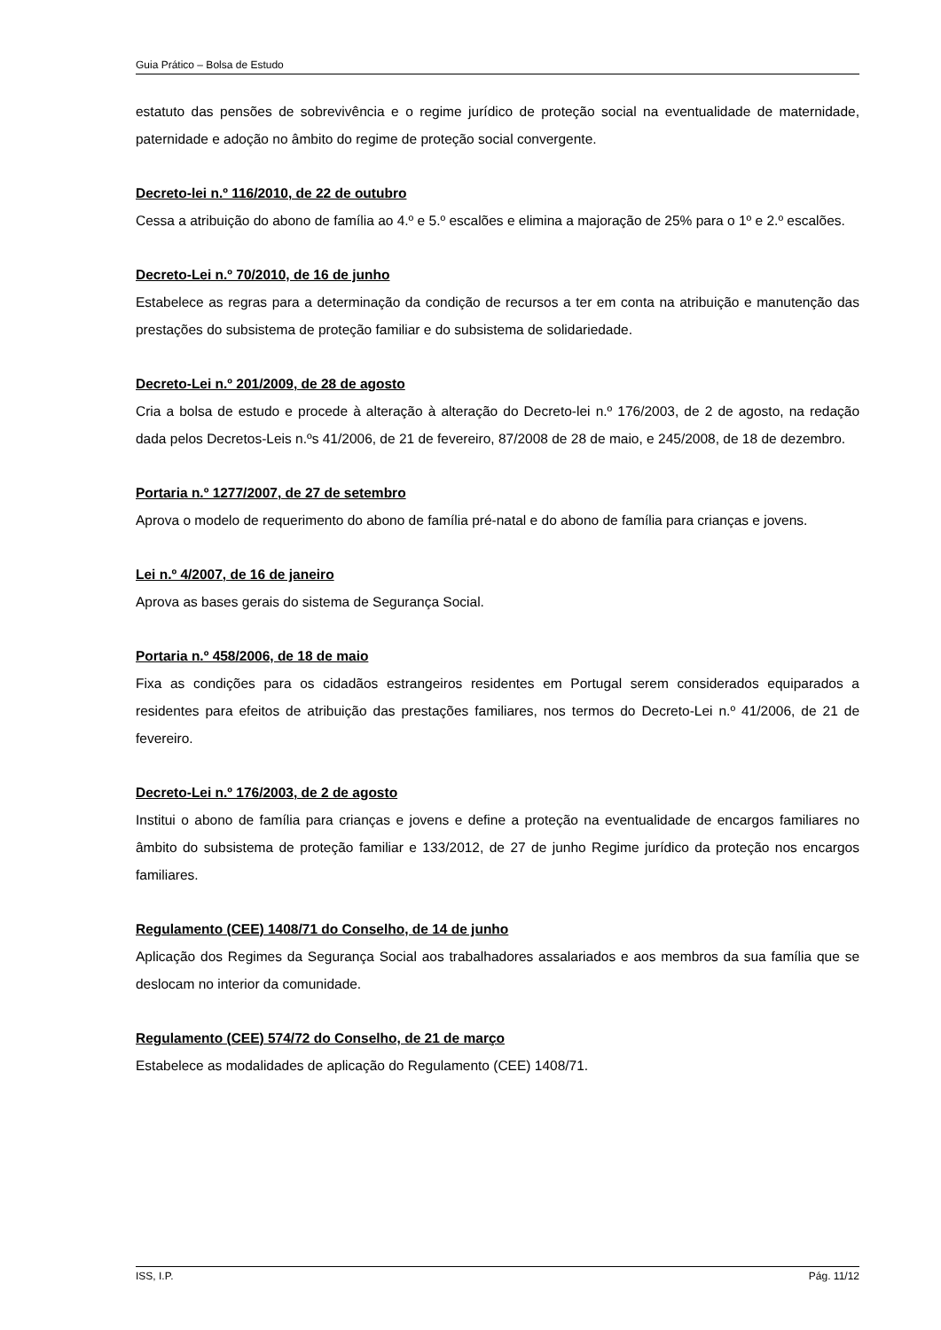Guia Prático – Bolsa de Estudo
estatuto das pensões de sobrevivência e o regime jurídico de proteção social na eventualidade de maternidade, paternidade e adoção no âmbito do regime de proteção social convergente.
Decreto-lei n.º 116/2010, de 22 de outubro
Cessa a atribuição do abono de família ao 4.º e 5.º escalões e elimina a majoração de 25% para o 1º e 2.º escalões.
Decreto-Lei n.º 70/2010, de 16 de junho
Estabelece as regras para a determinação da condição de recursos a ter em conta na atribuição e manutenção das prestações do subsistema de proteção familiar e do subsistema de solidariedade.
Decreto-Lei n.º 201/2009, de 28 de agosto
Cria a bolsa de estudo e procede à alteração à alteração do Decreto-lei n.º 176/2003, de 2 de agosto, na redação dada pelos Decretos-Leis n.ºs 41/2006, de 21 de fevereiro, 87/2008 de 28 de maio, e 245/2008, de 18 de dezembro.
Portaria n.º 1277/2007, de 27 de setembro
Aprova o modelo de requerimento do abono de família pré-natal e do abono de família para crianças e jovens.
Lei n.º 4/2007, de 16 de janeiro
Aprova as bases gerais do sistema de Segurança Social.
Portaria n.º 458/2006, de 18 de maio
Fixa as condições para os cidadãos estrangeiros residentes em Portugal serem considerados equiparados a residentes para efeitos de atribuição das prestações familiares, nos termos do Decreto-Lei n.º 41/2006, de 21 de fevereiro.
Decreto-Lei n.º 176/2003, de 2 de agosto
Institui o abono de família para crianças e jovens e define a proteção na eventualidade de encargos familiares no âmbito do subsistema de proteção familiar e 133/2012, de 27 de junho Regime jurídico da proteção nos encargos familiares.
Regulamento (CEE) 1408/71 do Conselho, de 14 de junho
Aplicação dos Regimes da Segurança Social aos trabalhadores assalariados e aos membros da sua família que se deslocam no interior da comunidade.
Regulamento (CEE) 574/72 do Conselho, de 21 de março
Estabelece as modalidades de aplicação do Regulamento (CEE) 1408/71.
ISS, I.P. Pág. 11/12